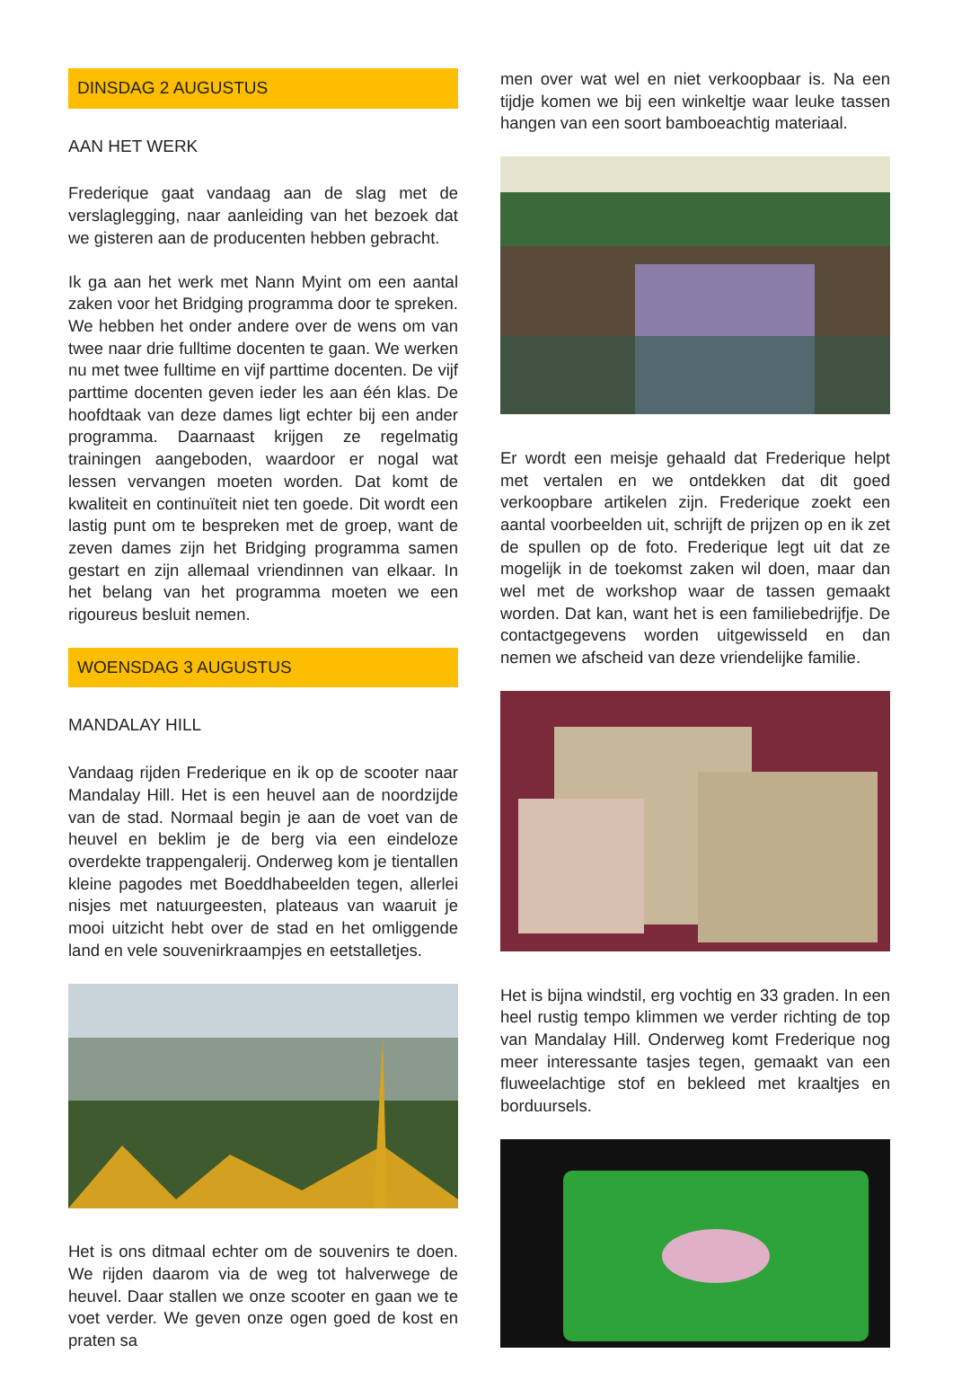DINSDAG 2 AUGUSTUS
AAN HET WERK
Frederique gaat vandaag aan de slag met de verslag­legging, naar aanleiding van het bezoek dat we giste­ren aan de producenten hebben gebracht.
Ik ga aan het werk met Nann Myint om een aantal za­ken voor het Bridging programma door te spreken. We hebben het onder andere over de wens om van twee naar drie fulltime docenten te gaan. We werken nu met twee fulltime en vijf parttime docenten. De vijf parttime docenten geven ieder les aan één klas. De hoofdtaak van deze dames ligt echter bij een ander programma. Daarnaast krijgen ze regelmatig trainingen aangebo­den, waardoor er nogal wat lessen vervangen moeten worden. Dat komt de kwaliteit en continuïteit niet ten goede. Dit wordt een lastig punt om te bespreken met de groep, want de zeven dames zijn het Bridging pro­gramma samen gestart en zijn allemaal vriendinnen van elkaar. In het belang van het programma moeten we een rigoureus besluit nemen.
WOENSDAG 3 AUGUSTUS
MANDALAY HILL
Vandaag rijden Frederique en ik op de scooter naar Mandalay Hill. Het is een heuvel aan de noordzijde van de stad. Normaal begin je aan de voet van de heuvel en beklim je de berg via een eindeloze overdekte trap­pengalerij. Onderweg kom je tientallen kleine pagodes met Boeddhabeelden tegen, allerlei nisjes met natuur­geesten, plateaus van waaruit je mooi uitzicht hebt over de stad en het omliggende land en vele souvenir­kraampjes en eetstalletjes.
Het is ons ditmaal echter om de souvenirs te doen. We rijden daarom via de weg tot halverwege de heuvel. Daar stallen we onze scooter en gaan we te voet ver­der. We geven onze ogen goed de kost en praten sa­
men over wat wel en niet verkoopbaar is. Na een tijdje komen we bij een winkeltje waar leuke tassen hangen van een soort bamboeachtig materiaal.
Er wordt een meisje gehaald dat Frederique helpt met vertalen en we ontdekken dat dit goed verkoopbare artikelen zijn. Frederique zoekt een aantal voorbeelden uit, schrijft de prijzen op en ik zet de spullen op de foto. Frederique legt uit dat ze mogelijk in de toekomst za­ken wil doen, maar dan wel met de workshop waar de tassen gemaakt worden. Dat kan, want het is een fami­liebedrijfje. De contactgegevens worden uitgewisseld en dan nemen we afscheid van deze vriendelijke familie.
Het is bijna windstil, erg vochtig en 33 graden. In een heel rustig tempo klimmen we verder richting de top van Mandalay Hill. Onderweg komt Frederique nog meer interessante tasjes tegen, gemaakt van een fluweel­achtige stof en bekleed met kraaltjes en borduursels.